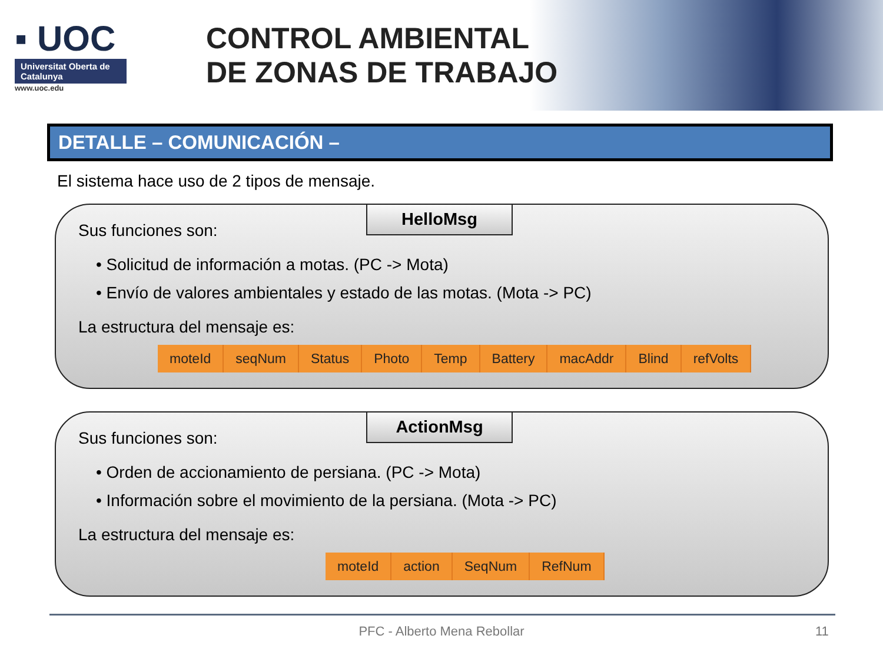▪ UOC
Universitat Oberta de Catalunya
www.uoc.edu
CONTROL AMBIENTAL
DE ZONAS DE TRABAJO
DETALLE – COMUNICACIÓN –
El sistema hace uso de 2 tipos de mensaje.
HelloMsg
Sus funciones son:
• Solicitud de información a motas. (PC -> Mota)
• Envío de valores ambientales y estado de las motas. (Mota -> PC)
La estructura del mensaje es:
| moteId | seqNum | Status | Photo | Temp | Battery | macAddr | Blind | refVolts |
ActionMsg
Sus funciones son:
• Orden de accionamiento de persiana. (PC -> Mota)
• Información sobre el movimiento de la persiana. (Mota -> PC)
La estructura del mensaje es:
| moteId | action | SeqNum | RefNum |
PFC - Alberto Mena Rebollar 11